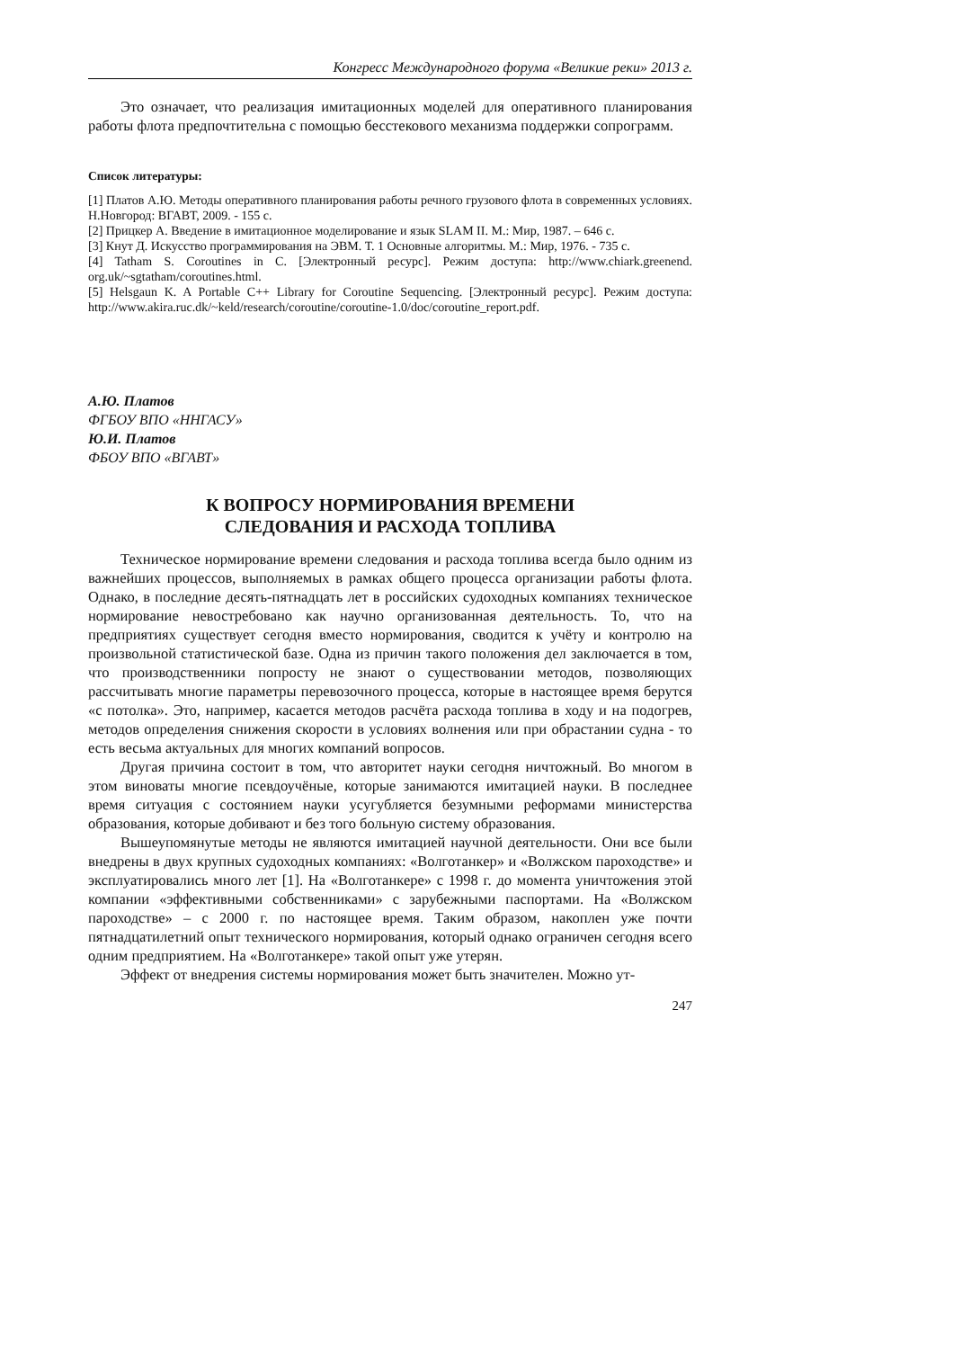Конгресс Международного форума «Великие реки» 2013 г.
Это означает, что реализация имитационных моделей для оперативного планирования работы флота предпочтительна с помощью бесстекового механизма поддержки сопрограмм.
Список литературы:
[1] Платов А.Ю. Методы оперативного планирования работы речного грузового флота в современных условиях. Н.Новгород: ВГАВТ, 2009. - 155 с.
[2] Прицкер А. Введение в имитационное моделирование и язык SLAM II. М.: Мир, 1987. – 646 с.
[3] Кнут Д. Искусство программирования на ЭВМ. Т. 1 Основные алгоритмы. М.: Мир, 1976. - 735 с.
[4] Tatham S. Coroutines in C. [Электронный ресурс]. Режим доступа: http://www.chiark.greenend. org.uk/~sgtatham/coroutines.html.
[5] Helsgaun K. A Portable C++ Library for Coroutine Sequencing. [Электронный ресурс]. Режим доступа: http://www.akira.ruc.dk/~keld/research/coroutine/coroutine-1.0/doc/coroutine_report.pdf.
А.Ю. Платов
ФГБОУ ВПО «ННГАСУ»
Ю.И. Платов
ФБОУ ВПО «ВГАВТ»
К ВОПРОСУ НОРМИРОВАНИЯ ВРЕМЕНИ
СЛЕДОВАНИЯ И РАСХОДА ТОПЛИВА
Техническое нормирование времени следования и расхода топлива всегда было одним из важнейших процессов, выполняемых в рамках общего процесса организации работы флота. Однако, в последние десять-пятнадцать лет в российских судоходных компаниях техническое нормирование невостребовано как научно организованная деятельность. То, что на предприятиях существует сегодня вместо нормирования, сводится к учёту и контролю на произвольной статистической базе. Одна из причин такого положения дел заключается в том, что производственники попросту не знают о существовании методов, позволяющих рассчитывать многие параметры перевозочного процесса, которые в настоящее время берутся «с потолка». Это, например, касается методов расчёта расхода топлива в ходу и на подогрев, методов определения снижения скорости в условиях волнения или при обрастании судна - то есть весьма актуальных для многих компаний вопросов.
Другая причина состоит в том, что авторитет науки сегодня ничтожный. Во многом в этом виноваты многие псевдоучёные, которые занимаются имитацией науки. В последнее время ситуация с состоянием науки усугубляется безумными реформами министерства образования, которые добивают и без того больную систему образования.
Вышеупомянутые методы не являются имитацией научной деятельности. Они все были внедрены в двух крупных судоходных компаниях: «Волготанкер» и «Волжском пароходстве» и эксплуатировались много лет [1]. На «Волготанкере» с 1998 г. до момента уничтожения этой компании «эффективными собственниками» с зарубежными паспортами. На «Волжском пароходстве» – с 2000 г. по настоящее время. Таким образом, накоплен уже почти пятнадцатилетний опыт технического нормирования, который однако ограничен сегодня всего одним предприятием. На «Волготанкере» такой опыт уже утерян.
Эффект от внедрения системы нормирования может быть значителен. Можно ут-
247